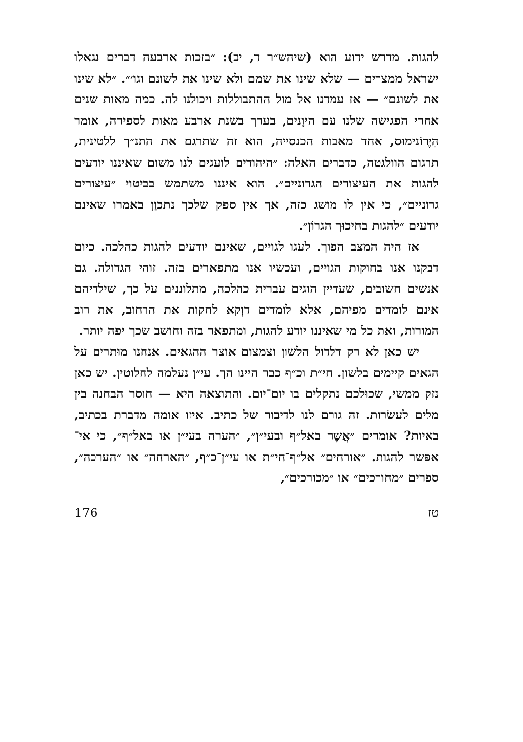להגות. מדרש ידוע הוא (שיהש״ר ד, יב): ״בזכות ארבעה דברים נגאלו ישראל ממצרים — שלא שינו את שמם ולא שינו את לשונם וגו׳״. ״לא שינו את לשונם״ — אז עמדנו אל מול ההתבוללות ויכולנו לה. כמה מאות שנים אחרי הפגישה שלנו עם היוָנים, בערך בשנת ארבע מאות לספירה, אומר הִיֶרוֹנימוּס, אחד מאבות הכנסייה, הוא זה שתרגם את התנ״ך ללטינית, תרגום הוולגטה, כדברים האלה: ״היהודים לועגים לנו משום שאיננו יודעים להגות את העיצורים הגרוניים״. הוא איננו משתמש בביטוי ״עיצורים גרוניים״, כי אין לו מושג כזה, אך אין ספק שלכך נתכוַן באמרו שאינם יודעים ״להגות בחיכוּך הגרוֹן״.
אז היה המצב הפוך. לעגו לגויים, שאינם יודעים להגות כהלכה. כיום דבקנו אנו בחוקות הגויים, ועכשיו אנו מתפארים בזה. זוהי הגדולה. גם אנשים חשובים, שעדיין הוגים עברית כהלכה, מתלוננים על כך, שילדיהם אינם לומדים מפיהם, אלא לומדים דוְקא לחקות את הרחוב, את רוב המורות, ואת כל מי שאיננו יודע להגות, ומתפאר בזה וחושב שכך יפה יותר.
יש כאן לא רק דלדול הלשון וצמצום אוצר ההגאים. אנחנו מוּתרים על הגאים קיימים בלשון. חי״ת וכ״ף כבר היינו הך. עי״ן נעלמה לחלוטין. יש כאן נזק ממשי, שכוּלכם נתקלים בו יום־יום. והתוצאה היא — חוסר הבחנה בין מלים לעשׂרות. זה גורם לנו לדיבור של כתיב. איזו אומה מדברת בכתיב, באיות? אומרים ״אֲשֶר באל״ף ובעי״ן״, ״הערה בעי״ן או באל״ף״, כי אי־אפשר להגות. ״אורחים״ אל״ף־חי״ת או עי״ן־כ״ף, ״הארחה״ או ״הערכה״, ספרים ״מחורכים״ או ״מכורכים״,
טז 176